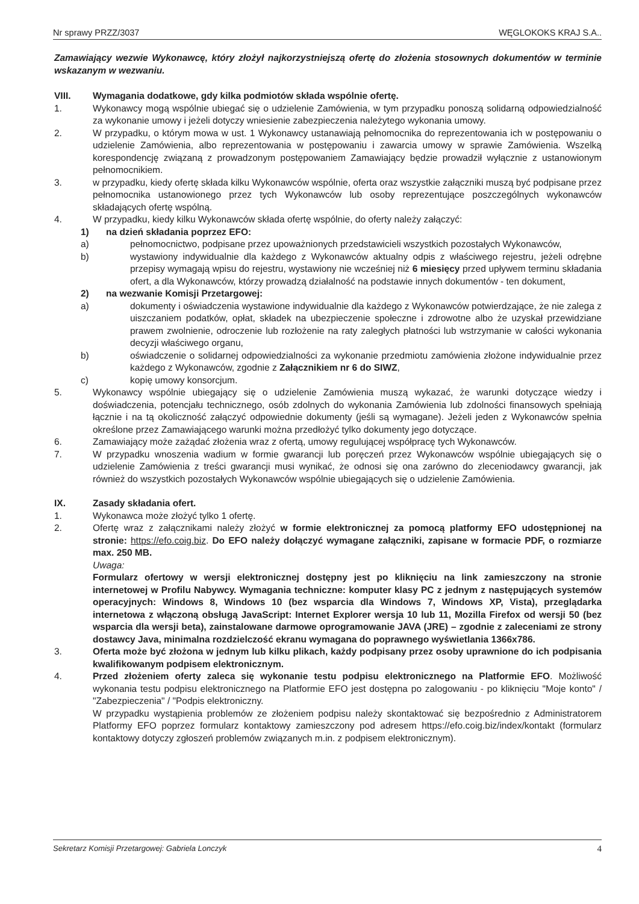Nr sprawy PRZZ/3037 WĘGLOKOKS KRAJ S.A..
Zamawiający wezwie Wykonawcę, który złożył najkorzystniejszą ofertę do złożenia stosownych dokumentów w terminie wskazanym w wezwaniu.
VIII. Wymagania dodatkowe, gdy kilka podmiotów składa wspólnie ofertę.
1. Wykonawcy mogą wspólnie ubiegać się o udzielenie Zamówienia, w tym przypadku ponoszą solidarną odpowiedzialność za wykonanie umowy i jeżeli dotyczy wniesienie zabezpieczenia należytego wykonania umowy.
2. W przypadku, o którym mowa w ust. 1 Wykonawcy ustanawiają pełnomocnika do reprezentowania ich w postępowaniu o udzielenie Zamówienia, albo reprezentowania w postępowaniu i zawarcia umowy w sprawie Zamówienia. Wszelką korespondencję związaną z prowadzonym postępowaniem Zamawiający będzie prowadził wyłącznie z ustanowionym pełnomocnikiem.
3. w przypadku, kiedy ofertę składa kilku Wykonawców wspólnie, oferta oraz wszystkie załączniki muszą być podpisane przez pełnomocnika ustanowionego przez tych Wykonawców lub osoby reprezentujące poszczególnych wykonawców składających ofertę wspólną.
4. W przypadku, kiedy kilku Wykonawców składa ofertę wspólnie, do oferty należy załączyć:
1) na dzień składania poprzez EFO:
a) pełnomocnictwo, podpisane przez upoważnionych przedstawicieli wszystkich pozostałych Wykonawców,
b) wystawiony indywidualnie dla każdego z Wykonawców aktualny odpis z właściwego rejestru, jeżeli odrębne przepisy wymagają wpisu do rejestru, wystawiony nie wcześniej niż 6 miesięcy przed upływem terminu składania ofert, a dla Wykonawców, którzy prowadzą działalność na podstawie innych dokumentów - ten dokument,
2) na wezwanie Komisji Przetargowej:
a) dokumenty i oświadczenia wystawione indywidualnie dla każdego z Wykonawców potwierdzające, że nie zalega z uiszczaniem podatków, opłat, składek na ubezpieczenie społeczne i zdrowotne albo że uzyskał przewidziane prawem zwolnienie, odroczenie lub rozłożenie na raty zaległych płatności lub wstrzymanie w całości wykonania decyzji właściwego organu,
b) oświadczenie o solidarnej odpowiedzialności za wykonanie przedmiotu zamówienia złożone indywidualnie przez każdego z Wykonawców, zgodnie z Załącznikiem nr 6 do SIWZ,
c) kopię umowy konsorcjum.
5. Wykonawcy wspólnie ubiegający się o udzielenie Zamówienia muszą wykazać, że warunki dotyczące wiedzy i doświadczenia, potencjału technicznego, osób zdolnych do wykonania Zamówienia lub zdolności finansowych spełniają łącznie i na tą okoliczność załączyć odpowiednie dokumenty (jeśli są wymagane). Jeżeli jeden z Wykonawców spełnia określone przez Zamawiającego warunki można przedłożyć tylko dokumenty jego dotyczące.
6. Zamawiający może zażądać złożenia wraz z ofertą, umowy regulującej współpracę tych Wykonawców.
7. W przypadku wnoszenia wadium w formie gwarancji lub poręczeń przez Wykonawców wspólnie ubiegających się o udzielenie Zamówienia z treści gwarancji musi wynikać, że odnosi się ona zarówno do zleceniodawcy gwarancji, jak również do wszystkich pozostałych Wykonawców wspólnie ubiegających się o udzielenie Zamówienia.
IX. Zasady składania ofert.
1. Wykonawca może złożyć tylko 1 ofertę.
2. Ofertę wraz z załącznikami należy złożyć w formie elektronicznej za pomocą platformy EFO udostępnionej na stronie: https://efo.coig.biz. Do EFO należy dołączyć wymagane załączniki, zapisane w formacie PDF, o rozmiarze max. 250 MB.
Uwaga:
Formularz ofertowy w wersji elektronicznej dostępny jest po kliknięciu na link zamieszczony na stronie internetowej w Profilu Nabywcy. Wymagania techniczne: komputer klasy PC z jednym z następujących systemów operacyjnych: Windows 8, Windows 10 (bez wsparcia dla Windows 7, Windows XP, Vista), przeglądarka internetowa z włączoną obsługą JavaScript: Internet Explorer wersja 10 lub 11, Mozilla Firefox od wersji 50 (bez wsparcia dla wersji beta), zainstalowane darmowe oprogramowanie JAVA (JRE) – zgodnie z zaleceniami ze strony dostawcy Java, minimalna rozdzielczość ekranu wymagana do poprawnego wyświetlania 1366x786.
3. Oferta może być złożona w jednym lub kilku plikach, każdy podpisany przez osoby uprawnione do ich podpisania kwalifikowanym podpisem elektronicznym.
4. Przed złożeniem oferty zaleca się wykonanie testu podpisu elektronicznego na Platformie EFO. Możliwość wykonania testu podpisu elektronicznego na Platformie EFO jest dostępna po zalogowaniu - po kliknięciu "Moje konto" / "Zabezpieczenia" / "Podpis elektroniczny.
W przypadku wystąpienia problemów ze złożeniem podpisu należy skontaktować się bezpośrednio z Administratorem Platformy EFO poprzez formularz kontaktowy zamieszczony pod adresem https://efo.coig.biz/index/kontakt (formularz kontaktowy dotyczy zgłoszeń problemów związanych m.in. z podpisem elektronicznym).
Sekretarz Komisji Przetargowej: Gabriela Lonczyk 4